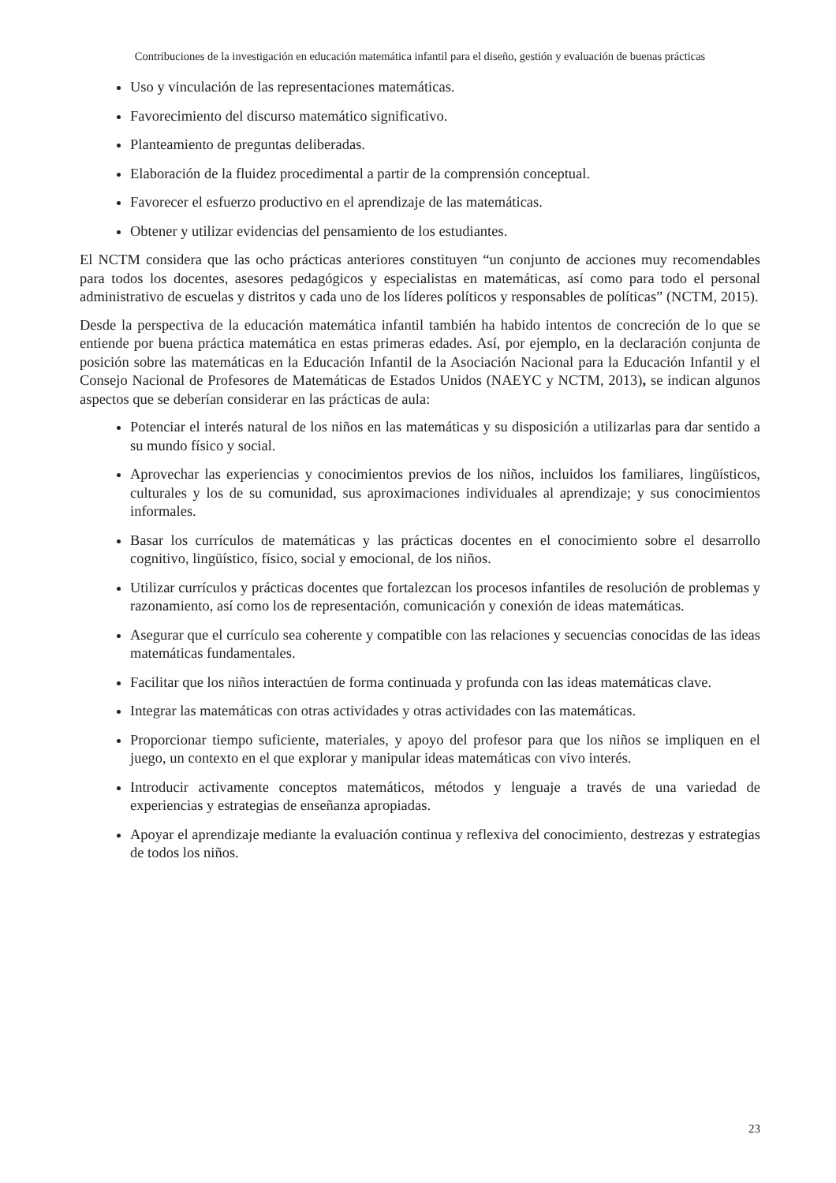Contribuciones de la investigación en educación matemática infantil para el diseño, gestión y evaluación de buenas prácticas
Uso y vinculación de las representaciones matemáticas.
Favorecimiento del discurso matemático significativo.
Planteamiento de preguntas deliberadas.
Elaboración de la fluidez procedimental a partir de la comprensión conceptual.
Favorecer el esfuerzo productivo en el aprendizaje de las matemáticas.
Obtener y utilizar evidencias del pensamiento de los estudiantes.
El NCTM considera que las ocho prácticas anteriores constituyen “un conjunto de acciones muy recomendables para todos los docentes, asesores pedagógicos y especialistas en matemáticas, así como para todo el personal administrativo de escuelas y distritos y cada uno de los líderes políticos y responsables de políticas” (NCTM, 2015).
Desde la perspectiva de la educación matemática infantil también ha habido intentos de concreción de lo que se entiende por buena práctica matemática en estas primeras edades. Así, por ejemplo, en la declaración conjunta de posición sobre las matemáticas en la Educación Infantil de la Asociación Nacional para la Educación Infantil y el Consejo Nacional de Profesores de Matemáticas de Estados Unidos (NAEYC y NCTM, 2013), se indican algunos aspectos que se deberían considerar en las prácticas de aula:
Potenciar el interés natural de los niños en las matemáticas y su disposición a utilizarlas para dar sentido a su mundo físico y social.
Aprovechar las experiencias y conocimientos previos de los niños, incluidos los familiares, lingüísticos, culturales y los de su comunidad, sus aproximaciones individuales al aprendizaje; y sus conocimientos informales.
Basar los currículos de matemáticas y las prácticas docentes en el conocimiento sobre el desarrollo cognitivo, lingüístico, físico, social y emocional, de los niños.
Utilizar currículos y prácticas docentes que fortalezcan los procesos infantiles de resolución de problemas y razonamiento, así como los de representación, comunicación y conexión de ideas matemáticas.
Asegurar que el currículo sea coherente y compatible con las relaciones y secuencias conocidas de las ideas matemáticas fundamentales.
Facilitar que los niños interactúen de forma continuada y profunda con las ideas matemáticas clave.
Integrar las matemáticas con otras actividades y otras actividades con las matemáticas.
Proporcionar tiempo suficiente, materiales, y apoyo del profesor para que los niños se impliquen en el juego, un contexto en el que explorar y manipular ideas matemáticas con vivo interés.
Introducir activamente conceptos matemáticos, métodos y lenguaje a través de una variedad de experiencias y estrategias de enseñanza apropiadas.
Apoyar el aprendizaje mediante la evaluación continua y reflexiva del conocimiento, destrezas y estrategias de todos los niños.
23